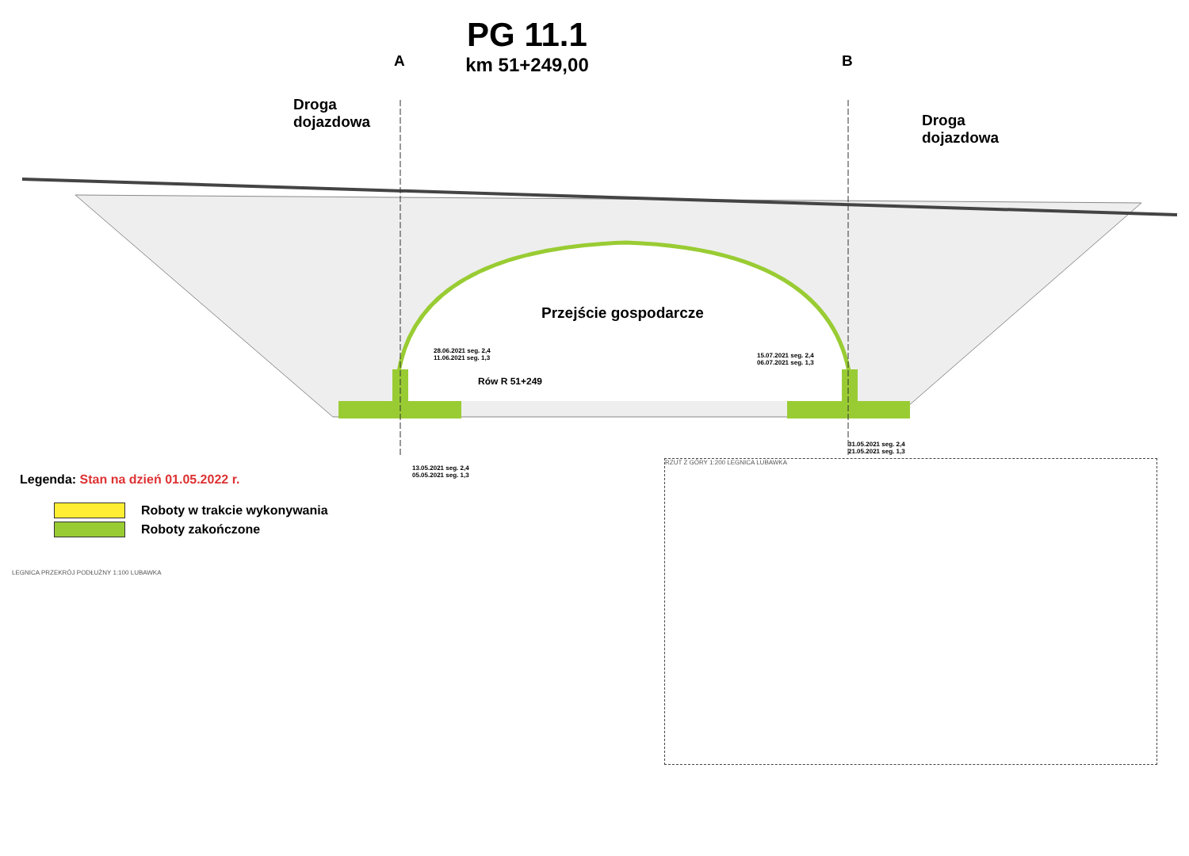PG 11.1
km 51+249,00
Droga
dojazdowa
Droga
dojazdowa
A B
Przejście gospodarcze
Rów R 51+249
28.06.2021 seg. 2,4
11.06.2021 seg. 1,3
15.07.2021 seg. 2,4
06.07.2021 seg. 1,3
13.05.2021 seg. 2,4
05.05.2021 seg. 1,3
31.05.2021 seg. 2,4
21.05.2021 seg. 1,3
Legenda: Stan na dzień 01.05.2022 r.
Roboty w trakcie wykonywania
Roboty zakończone
LEGNICA PRZEKRÓJ PODŁUŻNY 1:100 LUBAWKA
RZUT Z GÓRY 1:200 LEGNICA LUBAWKA